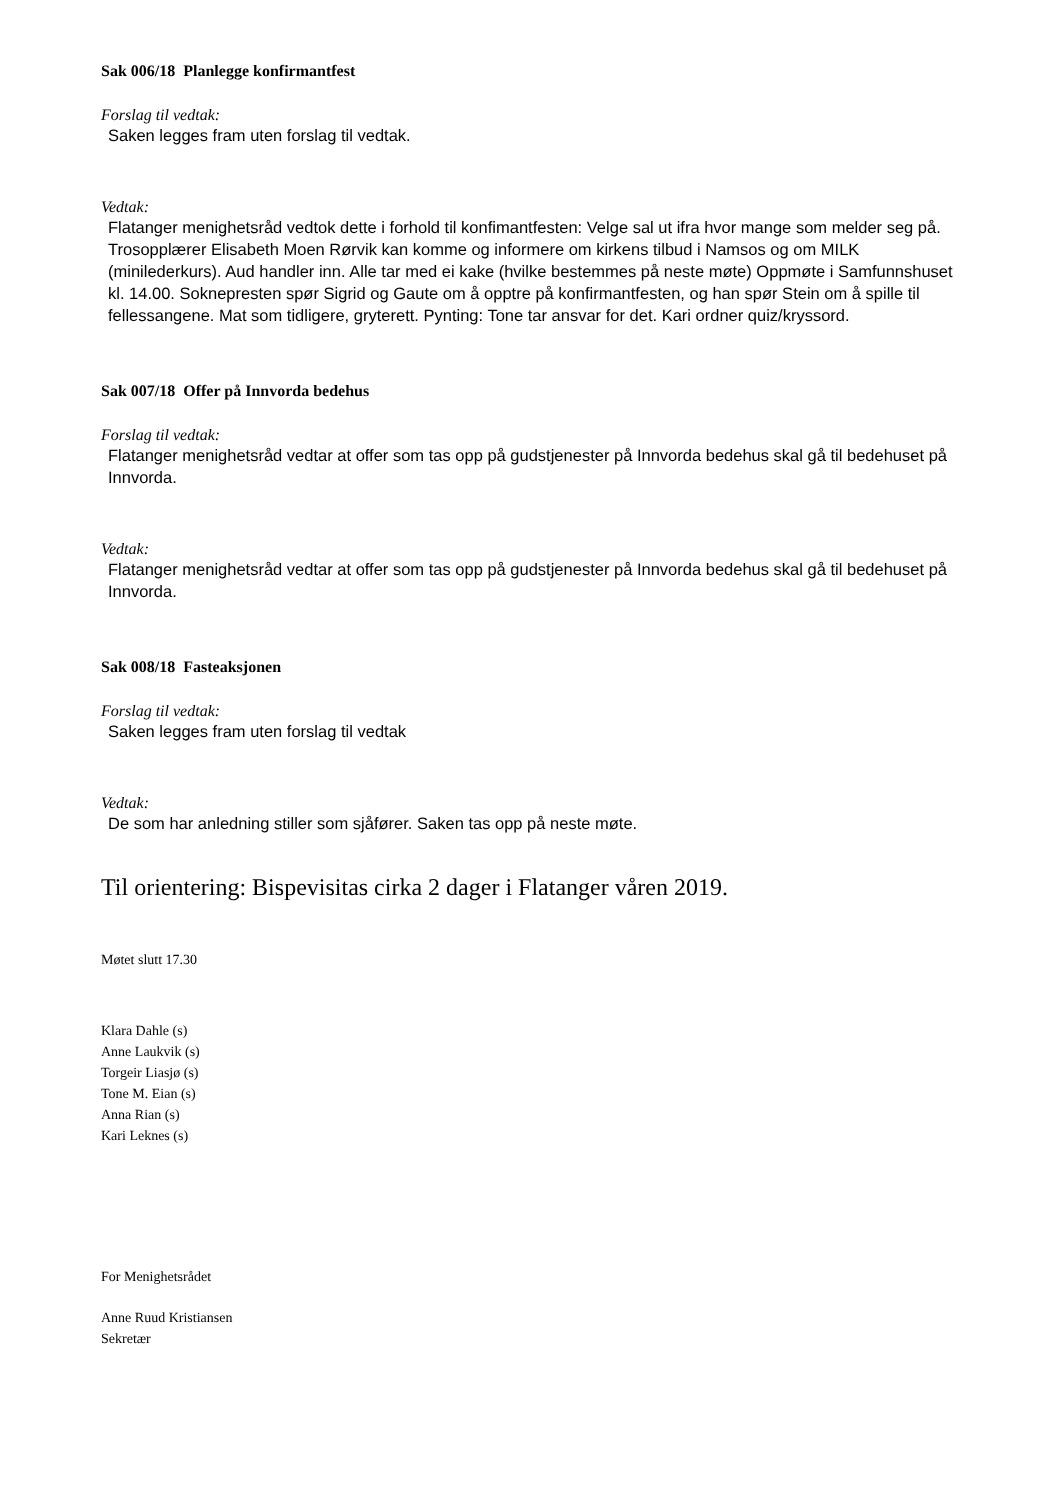Sak 006/18 Planlegge konfirmantfest
Forslag til vedtak:
Saken legges fram uten forslag til vedtak.
Vedtak:
Flatanger menighetsråd vedtok dette i forhold til konfimantfesten: Velge sal ut ifra hvor mange som melder seg på. Trosopplærer Elisabeth Moen Rørvik kan komme og informere om kirkens tilbud i Namsos og om MILK (minilederkurs). Aud handler inn. Alle tar med ei kake (hvilke bestemmes på neste møte) Oppmøte i Samfunnshuset kl. 14.00. Soknepresten spør Sigrid og Gaute om å opptre på konfirmantfesten, og han spør Stein om å spille til fellessangene. Mat som tidligere, gryterett. Pynting: Tone tar ansvar for det. Kari ordner quiz/kryssord.
Sak 007/18 Offer på Innvorda bedehus
Forslag til vedtak:
Flatanger menighetsråd vedtar at offer som tas opp på gudstjenester på Innvorda bedehus skal gå til bedehuset på Innvorda.
Vedtak:
Flatanger menighetsråd vedtar at offer som tas opp på gudstjenester på Innvorda bedehus skal gå til bedehuset på Innvorda.
Sak 008/18 Fasteaksjonen
Forslag til vedtak:
Saken legges fram uten forslag til vedtak
Vedtak:
De som har anledning stiller som sjåfører. Saken tas opp på neste møte.
Til orientering: Bispevisitas cirka 2 dager i Flatanger våren 2019.
Møtet slutt 17.30
Klara Dahle (s)
Anne Laukvik (s)
Torgeir Liasjø (s)
Tone M. Eian (s)
Anna Rian (s)
Kari Leknes (s)
For Menighetsrådet
Anne Ruud Kristiansen
Sekretær